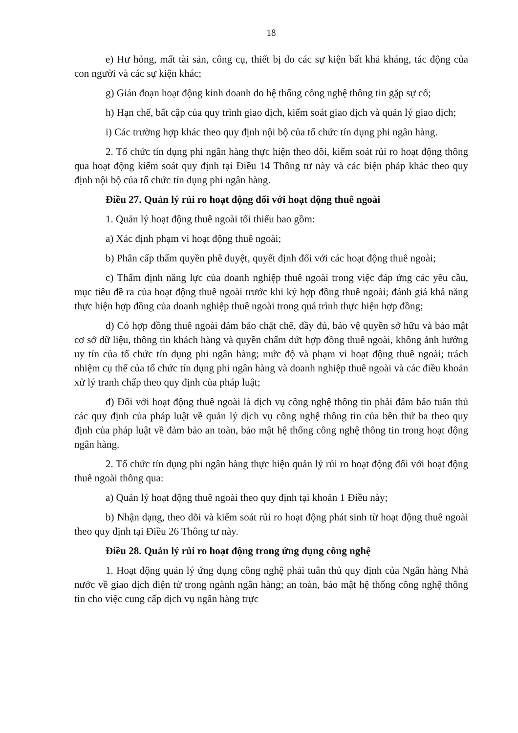18
e) Hư hỏng, mất tài sản, công cụ, thiết bị do các sự kiện bất khả kháng, tác động của con người và các sự kiện khác;
g) Gián đoạn hoạt động kinh doanh do hệ thống công nghệ thông tin gặp sự cố;
h) Hạn chế, bất cập của quy trình giao dịch, kiểm soát giao dịch và quản lý giao dịch;
i) Các trường hợp khác theo quy định nội bộ của tổ chức tín dụng phi ngân hàng.
2. Tổ chức tín dụng phi ngân hàng thực hiện theo dõi, kiểm soát rủi ro hoạt động thông qua hoạt động kiểm soát quy định tại Điều 14 Thông tư này và các biện pháp khác theo quy định nội bộ của tổ chức tín dụng phi ngân hàng.
Điều 27. Quản lý rủi ro hoạt động đối với hoạt động thuê ngoài
1. Quản lý hoạt động thuê ngoài tối thiểu bao gồm:
a) Xác định phạm vi hoạt động thuê ngoài;
b) Phân cấp thẩm quyền phê duyệt, quyết định đối với các hoạt động thuê ngoài;
c) Thẩm định năng lực của doanh nghiệp thuê ngoài trong việc đáp ứng các yêu cầu, mục tiêu đề ra của hoạt động thuê ngoài trước khi ký hợp đồng thuê ngoài; đánh giá khả năng thực hiện hợp đồng của doanh nghiệp thuê ngoài trong quá trình thực hiện hợp đồng;
d) Có hợp đồng thuê ngoài đảm bảo chặt chẽ, đầy đủ, bảo vệ quyền sở hữu và bảo mật cơ sở dữ liệu, thông tin khách hàng và quyền chấm dứt hợp đồng thuê ngoài, không ảnh hưởng uy tín của tổ chức tín dụng phi ngân hàng; mức độ và phạm vi hoạt động thuê ngoài; trách nhiệm cụ thể của tổ chức tín dụng phi ngân hàng và doanh nghiệp thuê ngoài và các điều khoản xử lý tranh chấp theo quy định của pháp luật;
đ) Đối với hoạt động thuê ngoài là dịch vụ công nghệ thông tin phải đảm bảo tuân thủ các quy định của pháp luật về quản lý dịch vụ công nghệ thông tin của bên thứ ba theo quy định của pháp luật về đảm bảo an toàn, bảo mật hệ thống công nghệ thông tin trong hoạt động ngân hàng.
2. Tổ chức tín dụng phi ngân hàng thực hiện quản lý rủi ro hoạt động đối với hoạt động thuê ngoài thông qua:
a) Quản lý hoạt động thuê ngoài theo quy định tại khoản 1 Điều này;
b) Nhận dạng, theo dõi và kiểm soát rủi ro hoạt động phát sinh từ hoạt động thuê ngoài theo quy định tại Điều 26 Thông tư này.
Điều 28. Quản lý rủi ro hoạt động trong ứng dụng công nghệ
1. Hoạt động quản lý ứng dụng công nghệ phải tuân thủ quy định của Ngân hàng Nhà nước về giao dịch điện tử trong ngành ngân hàng; an toàn, bảo mật hệ thống công nghệ thông tin cho việc cung cấp dịch vụ ngân hàng trực